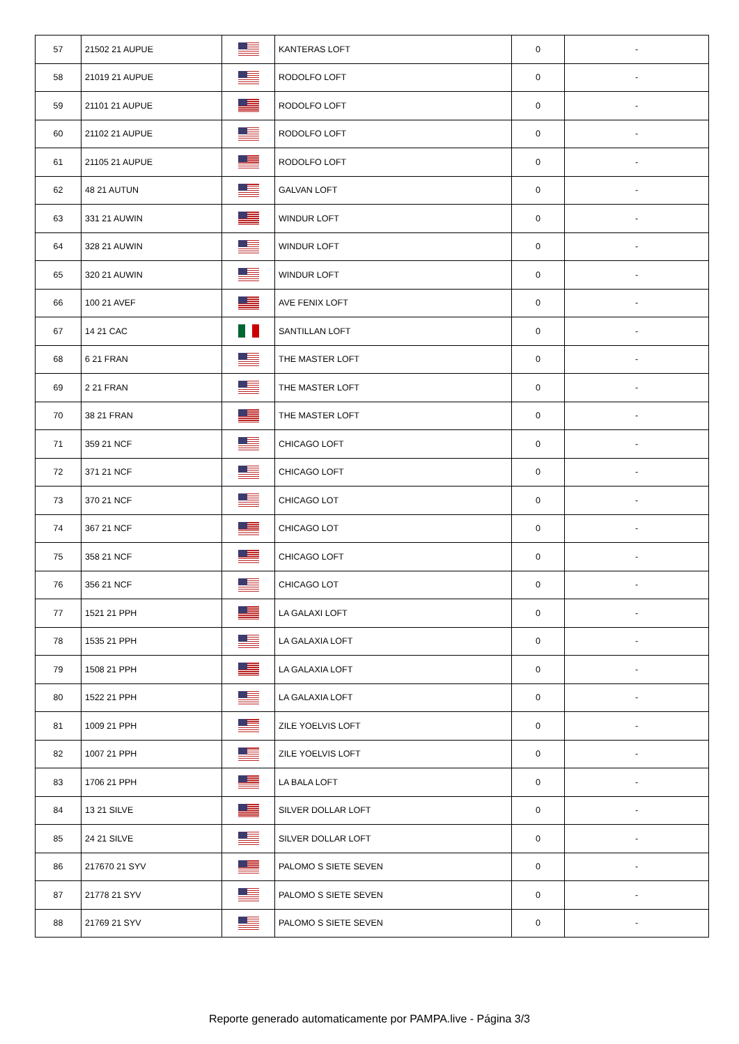| 57 | 21502 21 AUPUE | | KANTERAS LOFT | 0 | - |
| 58 | 21019 21 AUPUE | | RODOLFO LOFT | 0 | - |
| 59 | 21101 21 AUPUE | | RODOLFO LOFT | 0 | - |
| 60 | 21102 21 AUPUE | | RODOLFO LOFT | 0 | - |
| 61 | 21105 21 AUPUE | | RODOLFO LOFT | 0 | - |
| 62 | 48 21 AUTUN | | GALVAN LOFT | 0 | - |
| 63 | 331 21 AUWIN | | WINDUR LOFT | 0 | - |
| 64 | 328 21 AUWIN | | WINDUR LOFT | 0 | - |
| 65 | 320 21 AUWIN | | WINDUR LOFT | 0 | - |
| 66 | 100 21 AVEF | | AVE FENIX LOFT | 0 | - |
| 67 | 14 21 CAC | | SANTILLAN LOFT | 0 | - |
| 68 | 6 21 FRAN | | THE MASTER LOFT | 0 | - |
| 69 | 2 21 FRAN | | THE MASTER LOFT | 0 | - |
| 70 | 38 21 FRAN | | THE MASTER LOFT | 0 | - |
| 71 | 359 21 NCF | | CHICAGO LOFT | 0 | - |
| 72 | 371 21 NCF | | CHICAGO LOFT | 0 | - |
| 73 | 370 21 NCF | | CHICAGO LOT | 0 | - |
| 74 | 367 21 NCF | | CHICAGO LOT | 0 | - |
| 75 | 358 21 NCF | | CHICAGO LOFT | 0 | - |
| 76 | 356 21 NCF | | CHICAGO LOT | 0 | - |
| 77 | 1521 21 PPH | | LA GALAXI LOFT | 0 | - |
| 78 | 1535 21 PPH | | LA GALAXIA LOFT | 0 | - |
| 79 | 1508 21 PPH | | LA GALAXIA LOFT | 0 | - |
| 80 | 1522 21 PPH | | LA GALAXIA LOFT | 0 | - |
| 81 | 1009 21 PPH | | ZILE YOELVIS LOFT | 0 | - |
| 82 | 1007 21 PPH | | ZILE YOELVIS LOFT | 0 | - |
| 83 | 1706 21 PPH | | LA BALA LOFT | 0 | - |
| 84 | 13 21 SILVE | | SILVER DOLLAR LOFT | 0 | - |
| 85 | 24 21 SILVE | | SILVER DOLLAR LOFT | 0 | - |
| 86 | 217670 21 SYV | | PALOMO S SIETE SEVEN | 0 | - |
| 87 | 21778 21 SYV | | PALOMO S SIETE SEVEN | 0 | - |
| 88 | 21769 21 SYV | | PALOMO S SIETE SEVEN | 0 | - |
Reporte generado automaticamente por PAMPA.live - Página 3/3